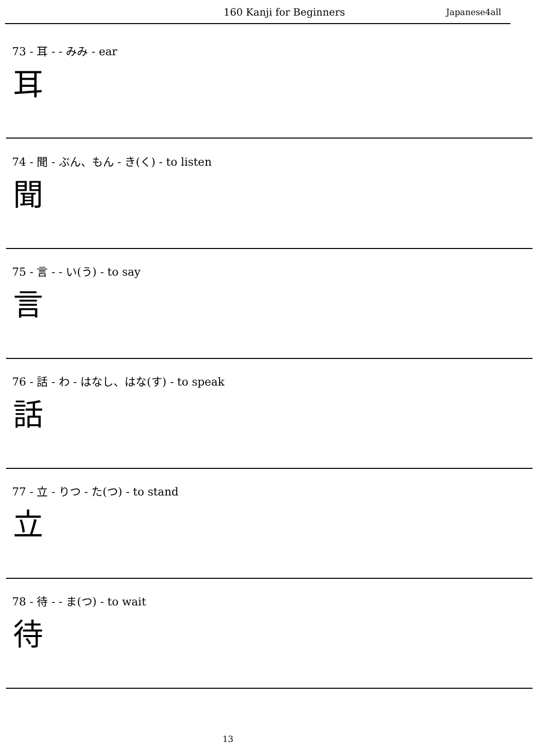160 Kanji for Beginners Japanese4all
73 - 耳 - - みみ - ear
耳
74 - 聞 - ぶん、もん - き(く) - to listen
聞
75 - 言 - - い(う) - to say
言
76 - 話 - わ - はなし、はな(す) - to speak
話
77 - 立 - りつ - た(つ) - to stand
立
78 - 待 - - ま(つ) - to wait
待
13